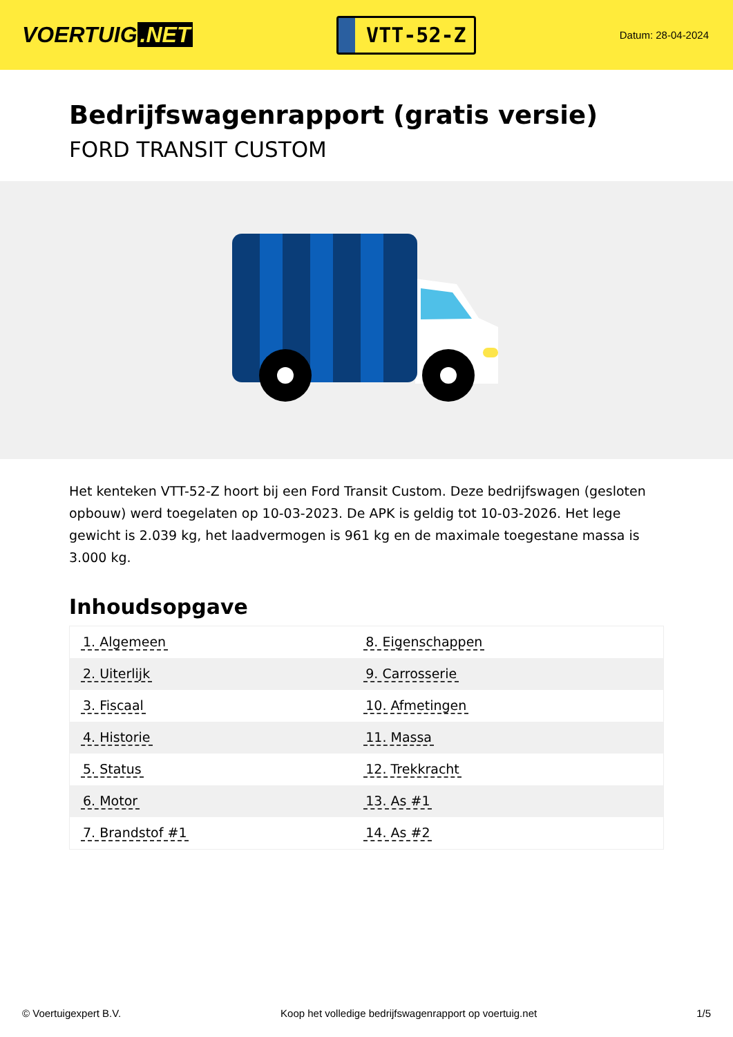VOERTUIG.NET
VTT-52-Z
Datum: 28-04-2024
Bedrijfswagenrapport (gratis versie)
FORD TRANSIT CUSTOM
Het kenteken VTT-52-Z hoort bij een Ford Transit Custom. Deze bedrijfswagen (gesloten opbouw) werd toegelaten op 10-03-2023. De APK is geldig tot 10-03-2026. Het lege gewicht is 2.039 kg, het laadvermogen is 961 kg en de maximale toegestane massa is 3.000 kg.
Inhoudsopgave
| 1. Algemeen | 8. Eigenschappen |
| 2. Uiterlijk | 9. Carrosserie |
| 3. Fiscaal | 10. Afmetingen |
| 4. Historie | 11. Massa |
| 5. Status | 12. Trekkracht |
| 6. Motor | 13. As #1 |
| 7. Brandstof #1 | 14. As #2 |
© Voertuigexpert B.V. Koop het volledige bedrijfswagenrapport op voertuig.net 1/5